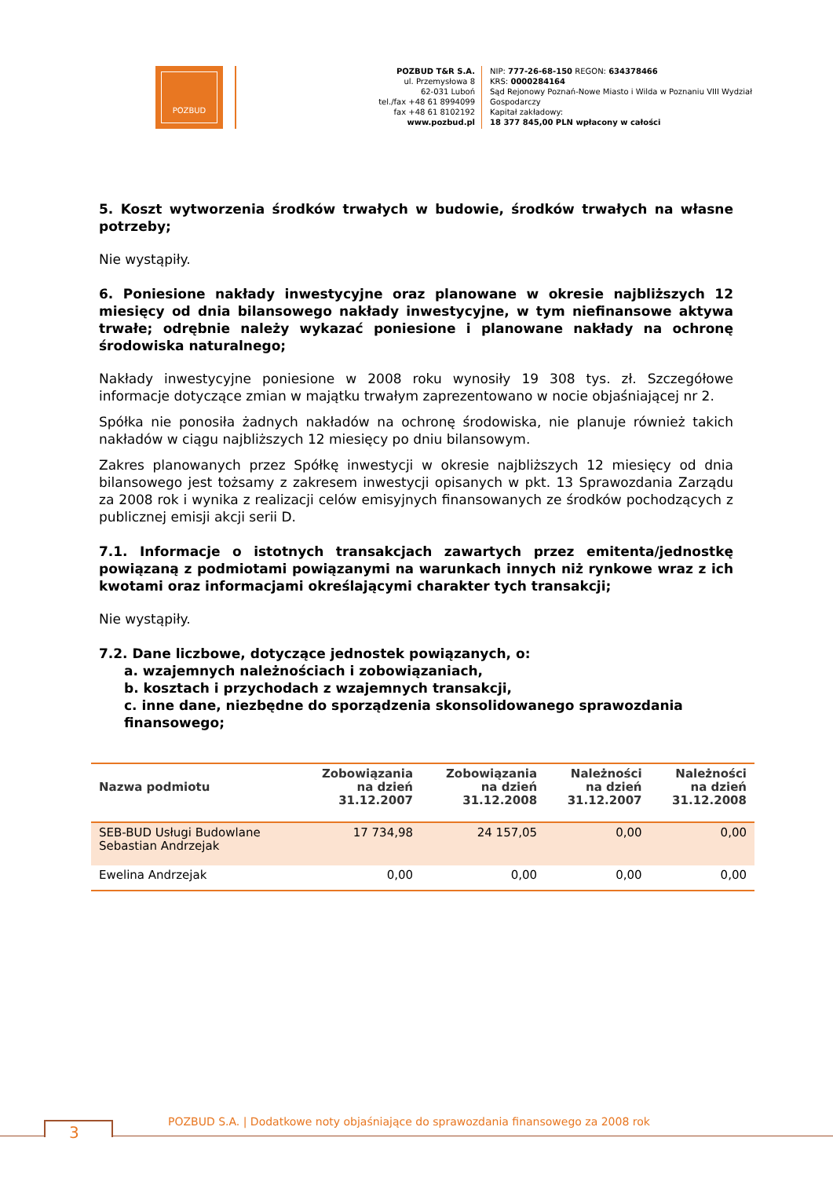POZBUD
POZBUD T&R S.A.
ul. Przemysłowa 8
62-031 Luboń
tel./fax +48 61 8994099
fax +48 61 8102192
www.pozbud.pl
NIP: 777-26-68-150 REGON: 634378466
KRS: 0000284164
Sąd Rejonowy Poznań-Nowe Miasto i Wilda w Poznaniu VIII Wydział
Gospodarczy
Kapitał zakładowy:
18 377 845,00 PLN wpłacony w całości
5. Koszt wytworzenia środków trwałych w budowie, środków trwałych na własne potrzeby;
Nie wystąpiły.
6. Poniesione nakłady inwestycyjne oraz planowane w okresie najbliższych 12 miesięcy od dnia bilansowego nakłady inwestycyjne, w tym niefinansowe aktywa trwałe; odrębnie należy wykazać poniesione i planowane nakłady na ochronę środowiska naturalnego;
Nakłady inwestycyjne poniesione w 2008 roku wynosiły 19 308 tys. zł. Szczegółowe informacje dotyczące zmian w majątku trwałym zaprezentowano w nocie objaśniającej nr 2.
Spółka nie ponosiła żadnych nakładów na ochronę środowiska, nie planuje również takich nakładów w ciągu najbliższych 12 miesięcy po dniu bilansowym.
Zakres planowanych przez Spółkę inwestycji w okresie najbliższych 12 miesięcy od dnia bilansowego jest tożsamy z zakresem inwestycji opisanych w pkt. 13 Sprawozdania Zarządu za 2008 rok i wynika z realizacji celów emisyjnych finansowanych ze środków pochodzących z publicznej emisji akcji serii D.
7.1. Informacje o istotnych transakcjach zawartych przez emitenta/jednostkę powiązaną z podmiotami powiązanymi na warunkach innych niż rynkowe wraz z ich kwotami oraz informacjami określającymi charakter tych transakcji;
Nie wystąpiły.
7.2. Dane liczbowe, dotyczące jednostek powiązanych, o:
a. wzajemnych należnościach i zobowiązaniach,
b. kosztach i przychodach z wzajemnych transakcji,
c. inne dane, niezbędne do sporządzenia skonsolidowanego sprawozdania finansowego;
| Nazwa podmiotu | Zobowiązania na dzień 31.12.2007 | Zobowiązania na dzień 31.12.2008 | Należności na dzień 31.12.2007 | Należności na dzień 31.12.2008 |
| --- | --- | --- | --- | --- |
| SEB-BUD Usługi Budowlane Sebastian Andrzejak | 17 734,98 | 24 157,05 | 0,00 | 0,00 |
| Ewelina Andrzejak | 0,00 | 0,00 | 0,00 | 0,00 |
3
POZBUD S.A. | Dodatkowe noty objaśniające do sprawozdania finansowego za 2008 rok